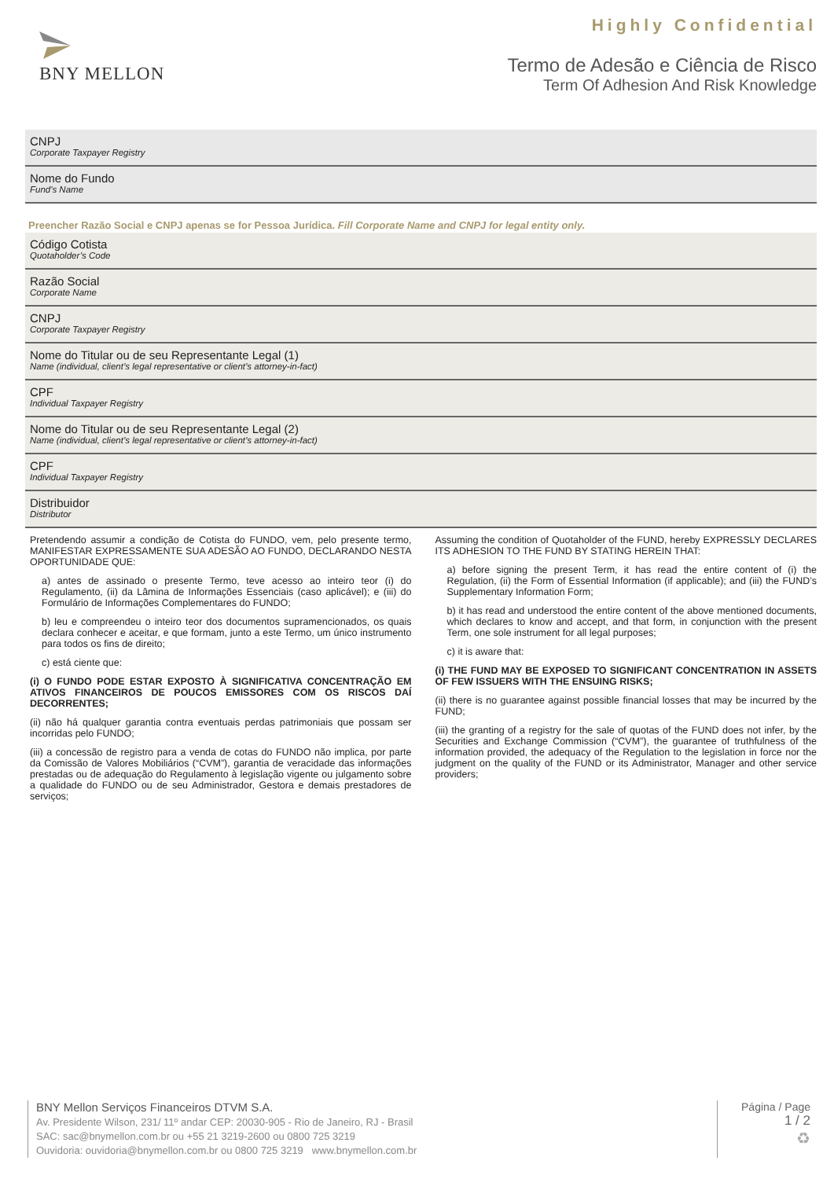BNY MELLON
Highly Confidential
Termo de Adesão e Ciência de Risco
Term Of Adhesion And Risk Knowledge
CNPJ
Corporate Taxpayer Registry
Nome do Fundo
Fund's Name
Preencher Razão Social e CNPJ apenas se for Pessoa Jurídica. Fill Corporate Name and CNPJ for legal entity only.
Código Cotista
Quotaholder’s Code
Razão Social
Corporate Name
CNPJ
Corporate Taxpayer Registry
Nome do Titular ou de seu Representante Legal (1)
Name (individual, client’s legal representative or client’s attorney-in-fact)
CPF
Individual Taxpayer Registry
Nome do Titular ou de seu Representante Legal (2)
Name (individual, client’s legal representative or client’s attorney-in-fact)
CPF
Individual Taxpayer Registry
Distribuidor
Distributor
Pretendendo assumir a condição de Cotista do FUNDO, vem, pelo presente termo, MANIFESTAR EXPRESSAMENTE SUA ADESÃO AO FUNDO, DECLARANDO NESTA OPORTUNIDADE QUE:
a) antes de assinado o presente Termo, teve acesso ao inteiro teor (i) do Regulamento, (ii) da Lâmina de Informações Essenciais (caso aplicável); e (iii) do Formulário de Informações Complementares do FUNDO;
b) leu e compreendeu o inteiro teor dos documentos supramencionados, os quais declara conhecer e aceitar, e que formam, junto a este Termo, um único instrumento para todos os fins de direito;
c) está ciente que:
(i) O FUNDO PODE ESTAR EXPOSTO À SIGNIFICATIVA CONCENTRAÇÃO EM ATIVOS FINANCEIROS DE POUCOS EMISSORES COM OS RISCOS DAÍ DECORRENTES;
(ii) não há qualquer garantia contra eventuais perdas patrimoniais que possam ser incorridas pelo FUNDO;
(iii) a concessão de registro para a venda de cotas do FUNDO não implica, por parte da Comissão de Valores Mobiliários (“CVM”), garantia de veracidade das informações prestadas ou de adequação do Regulamento à legislação vigente ou julgamento sobre a qualidade do FUNDO ou de seu Administrador, Gestora e demais prestadores de serviços;
Assuming the condition of Quotaholder of the FUND, hereby EXPRESSLY DECLARES ITS ADHESION TO THE FUND BY STATING HEREIN THAT:
a) before signing the present Term, it has read the entire content of (i) the Regulation, (ii) the Form of Essential Information (if applicable); and (iii) the FUND’s Supplementary Information Form;
b) it has read and understood the entire content of the above mentioned documents, which declares to know and accept, and that form, in conjunction with the present Term, one sole instrument for all legal purposes;
c) it is aware that:
(i) THE FUND MAY BE EXPOSED TO SIGNIFICANT CONCENTRATION IN ASSETS OF FEW ISSUERS WITH THE ENSUING RISKS;
(ii) there is no guarantee against possible financial losses that may be incurred by the FUND;
(iii) the granting of a registry for the sale of quotas of the FUND does not infer, by the Securities and Exchange Commission (“CVM”), the guarantee of truthfulness of the information provided, the adequacy of the Regulation to the legislation in force nor the judgment on the quality of the FUND or its Administrator, Manager and other service providers;
BNY Mellon Serviços Financeiros DTVM S.A.
Av. Presidente Wilson, 231/ 11º andar CEP: 20030-905 - Rio de Janeiro, RJ - Brasil
SAC: sac@bnymellon.com.br ou +55 21 3219-2600 ou 0800 725 3219
Ouvidoria: ouvidoria@bnymellon.com.br ou 0800 725 3219 www.bnymellon.com.br
Página / Page
1 / 2
♻